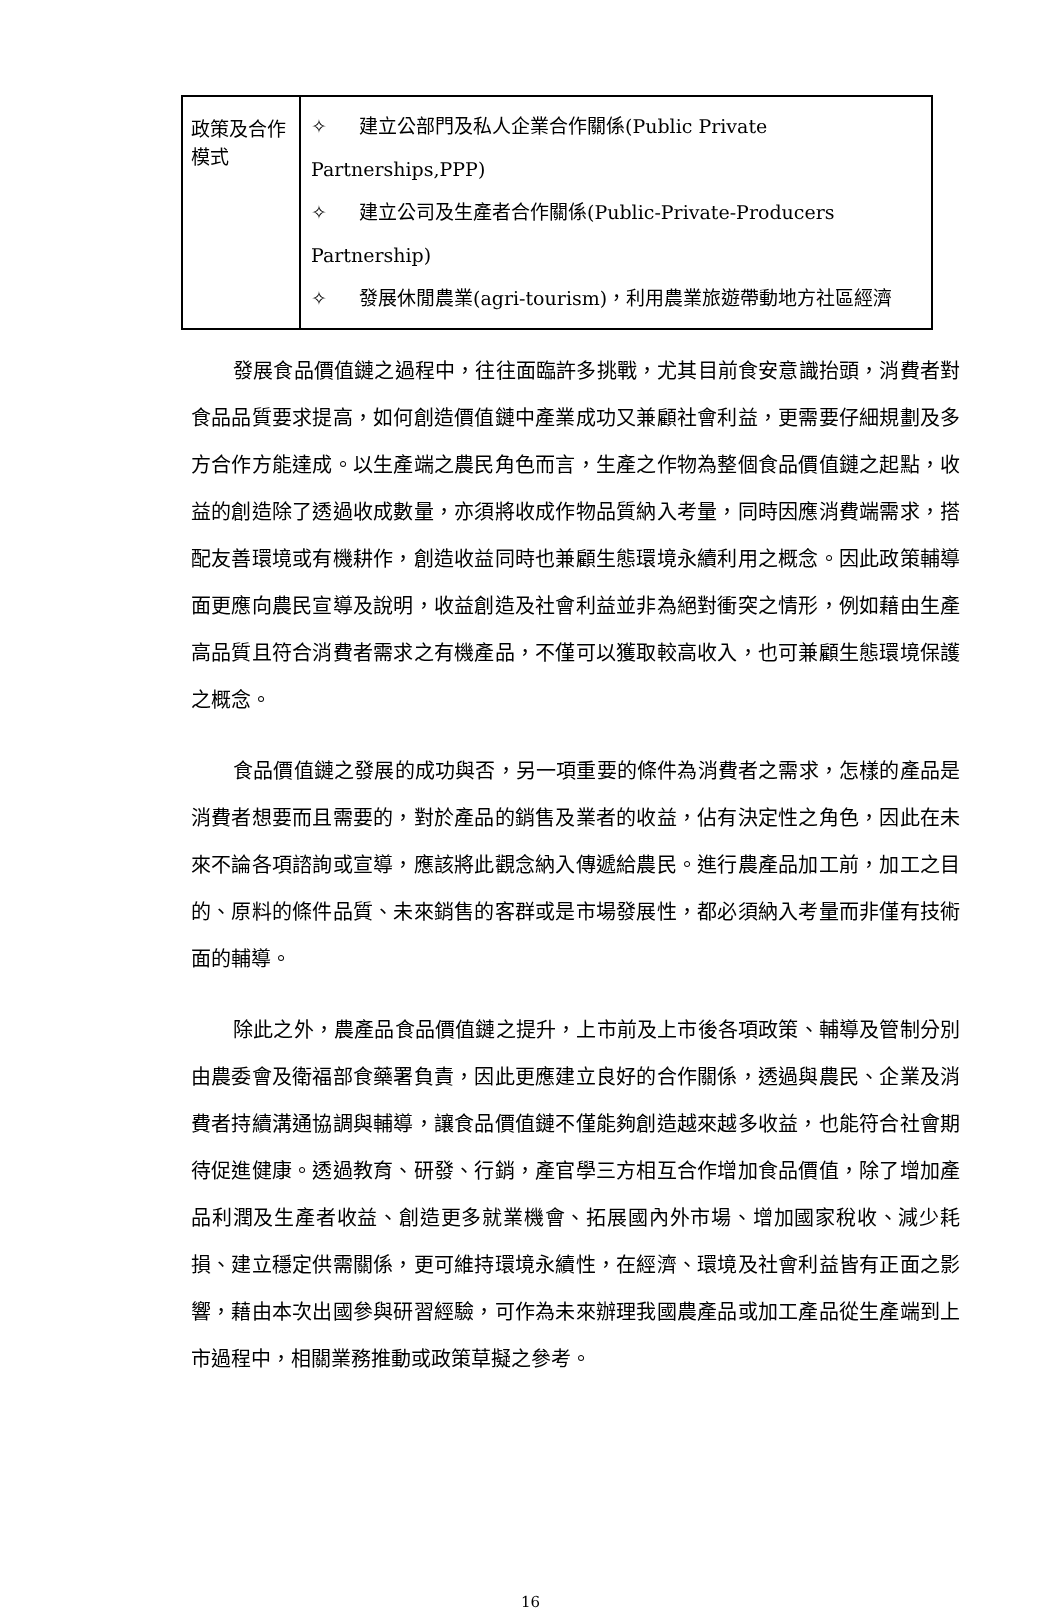| 政策及合作模式 | ✧ 建立公部門及私人企業合作關係(Public Private Partnerships,PPP) ✧ 建立公司及生產者合作關係(Public-Private-Producers Partnership) ✧ 發展休閒農業(agri-tourism)，利用農業旅遊帶動地方社區經濟 |
發展食品價值鏈之過程中，往往面臨許多挑戰，尤其目前食安意識抬頭，消費者對食品品質要求提高，如何創造價值鏈中產業成功又兼顧社會利益，更需要仔細規劃及多方合作方能達成。以生產端之農民角色而言，生產之作物為整個食品價值鏈之起點，收益的創造除了透過收成數量，亦須將收成作物品質納入考量，同時因應消費端需求，搭配友善環境或有機耕作，創造收益同時也兼顧生態環境永續利用之概念。因此政策輔導面更應向農民宣導及說明，收益創造及社會利益並非為絕對衝突之情形，例如藉由生產高品質且符合消費者需求之有機產品，不僅可以獲取較高收入，也可兼顧生態環境保護之概念。
食品價值鏈之發展的成功與否，另一項重要的條件為消費者之需求，怎樣的產品是消費者想要而且需要的，對於產品的銷售及業者的收益，佔有決定性之角色，因此在未來不論各項諮詢或宣導，應該將此觀念納入傳遞給農民。進行農產品加工前，加工之目的、原料的條件品質、未來銷售的客群或是市場發展性，都必須納入考量而非僅有技術面的輔導。
除此之外，農產品食品價值鏈之提升，上市前及上市後各項政策、輔導及管制分別由農委會及衛福部食藥署負責，因此更應建立良好的合作關係，透過與農民、企業及消費者持續溝通協調與輔導，讓食品價值鏈不僅能夠創造越來越多收益，也能符合社會期待促進健康。透過教育、研發、行銷，產官學三方相互合作增加食品價值，除了增加產品利潤及生產者收益、創造更多就業機會、拓展國內外市場、增加國家稅收、減少耗損、建立穩定供需關係，更可維持環境永續性，在經濟、環境及社會利益皆有正面之影響，藉由本次出國參與研習經驗，可作為未來辦理我國農產品或加工產品從生產端到上市過程中，相關業務推動或政策草擬之參考。
16